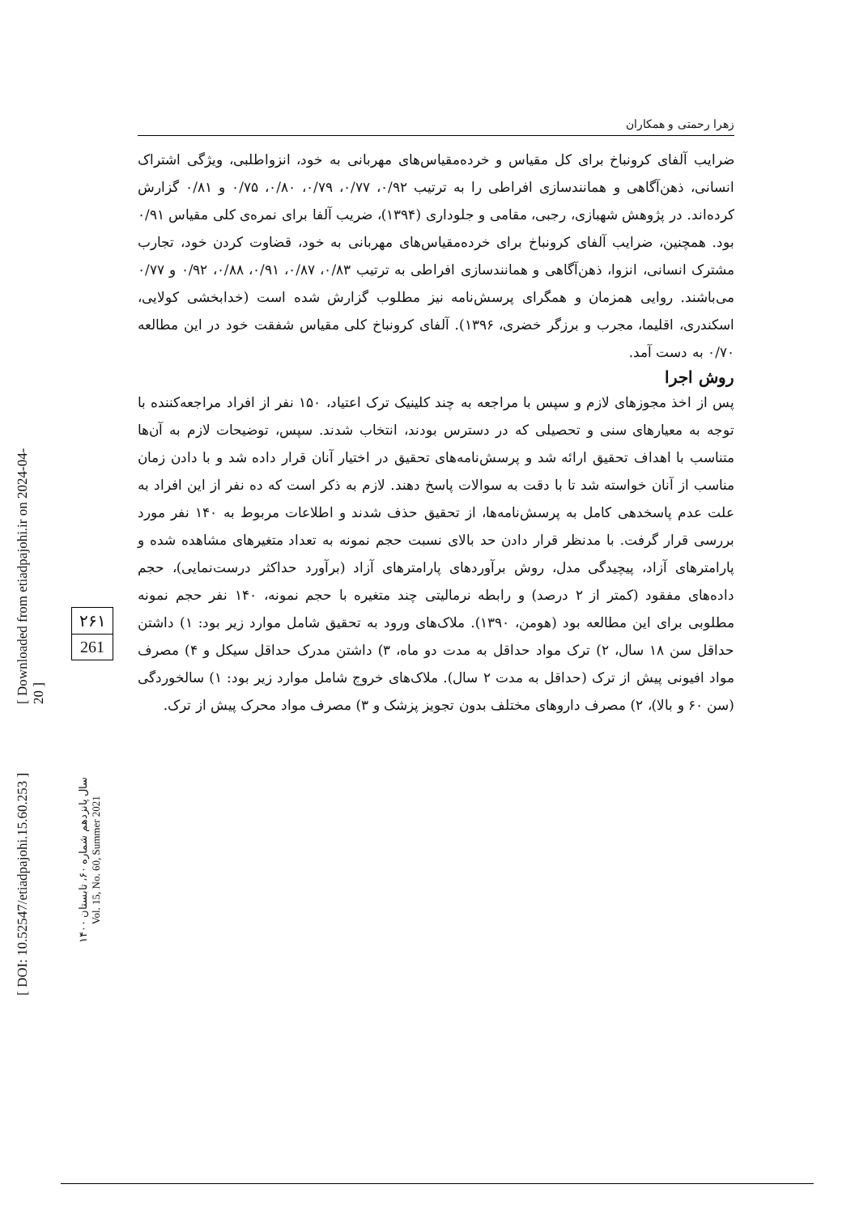[ Downloaded from etiadpajohi.ir on 2024-04-20 ]
[ DOI: 10.52547/etiadpajohi.15.60.253 ]
۲۶۱
261
سال پانزدهم شماره ۶۰، تابستان ۱۴۰۰
Vol. 15, No. 60, Summer 2021
زهرا رحمتی و همکاران
ضرایب آلفای کرونباخ برای کل مقیاس و خرده‌مقیاس‌های مهربانی به خود، انزواطلبی، ویژگی اشتراک انسانی، ذهن‌آگاهی و همانندسازی افراطی را به ترتیب ۰/۹۲، ۰/۷۷، ۰/۷۹، ۰/۸۰، ۰/۷۵ و ۰/۸۱ گزارش کرده‌اند. در پژوهش شهبازی، رجبی، مقامی و جلوداری (۱۳۹۴)، ضریب آلفا برای نمره‌ی کلی مقیاس ۰/۹۱ بود. همچنین، ضرایب آلفای کرونباخ برای خرده‌مقیاس‌های مهربانی به خود، قضاوت کردن خود، تجارب مشترک انسانی، انزوا، ذهن‌آگاهی و همانندسازی افراطی به ترتیب ۰/۸۳، ۰/۸۷، ۰/۹۱، ۰/۸۸، ۰/۹۲ و ۰/۷۷ می‌باشند. روایی همزمان و همگرای پرسش‌نامه نیز مطلوب گزارش شده است (خدابخشی کولایی، اسکندری، اقلیما، مجرب و برزگر خضری، ۱۳۹۶). آلفای کرونباخ کلی مقیاس شفقت خود در این مطالعه ۰/۷۰ به دست آمد.
روش اجرا
پس از اخذ مجوزهای لازم و سپس با مراجعه به چند کلینیک ترک اعتیاد، ۱۵۰ نفر از افراد مراجعه‌کننده با توجه به معیارهای سنی و تحصیلی که در دسترس بودند، انتخاب شدند. سپس، توضیحات لازم به آن‌ها متناسب با اهداف تحقیق ارائه شد و پرسش‌نامه‌های تحقیق در اختیار آنان قرار داده شد و با دادن زمان مناسب از آنان خواسته شد تا با دقت به سوالات پاسخ دهند. لازم به ذکر است که ده نفر از این افراد به علت عدم پاسخدهی کامل به پرسش‌نامه‌ها، از تحقیق حذف شدند و اطلاعات مربوط به ۱۴۰ نفر مورد بررسی قرار گرفت. با مدنظر قرار دادن حد بالای نسبت حجم نمونه به تعداد متغیرهای مشاهده شده و پارامترهای آزاد، پیچیدگی مدل، روش برآوردهای پارامترهای آزاد (برآورد حداکثر درست‌نمایی)، حجم داده‌های مفقود (کمتر از ۲ درصد) و رابطه نرمالیتی چند متغیره با حجم نمونه، ۱۴۰ نفر حجم نمونه مطلوبی برای این مطالعه بود (هومن، ۱۳۹۰). ملاک‌های ورود به تحقیق شامل موارد زیر بود: ۱) داشتن حداقل سن ۱۸ سال، ۲) ترک مواد حداقل به مدت دو ماه، ۳) داشتن مدرک حداقل سیکل و ۴) مصرف مواد افیونی پیش از ترک (حداقل به مدت ۲ سال). ملاک‌های خروج شامل موارد زیر بود: ۱) سالخوردگی (سن ۶۰ و بالا)، ۲) مصرف داروهای مختلف بدون تجویز پزشک و ۳) مصرف مواد محرک پیش از ترک.